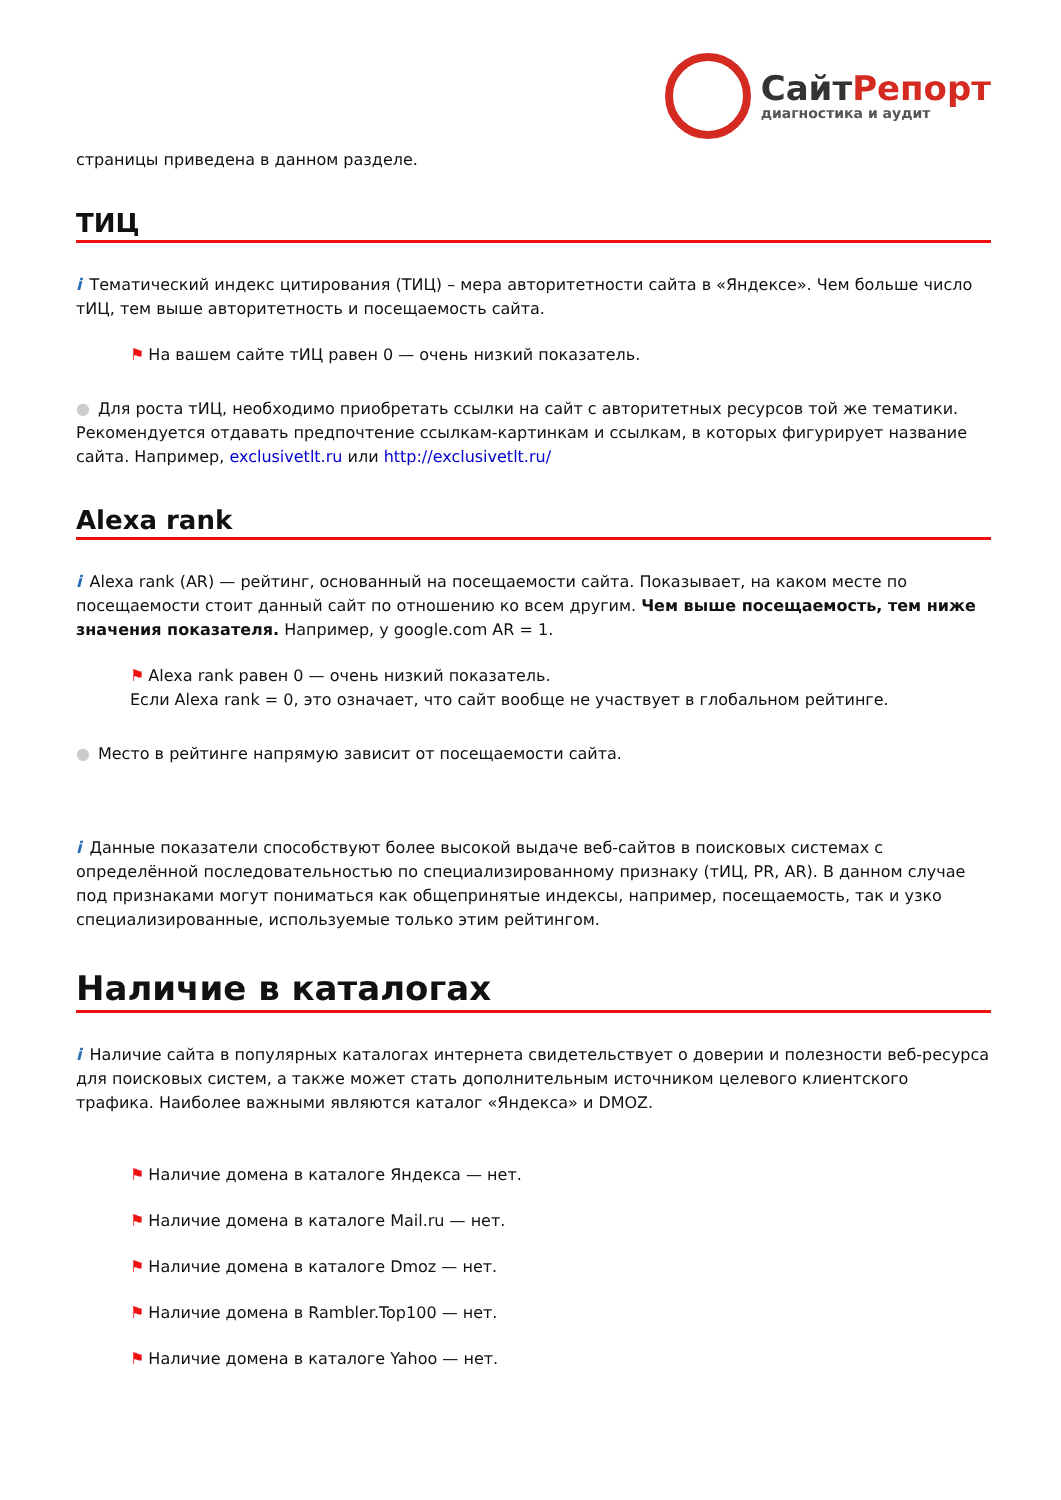СайтРепорт
диагностика и аудит
страницы приведена в данном разделе.
ТИЦ
i Тематический индекс цитирования (ТИЦ) – мера авторитетности сайта в «Яндексе». Чем больше число тИЦ, тем выше авторитетность и посещаемость сайта.
⚑ На вашем сайте тИЦ равен 0 — очень низкий показатель.
● Для роста тИЦ, необходимо приобретать ссылки на сайт с авторитетных ресурсов той же тематики. Рекомендуется отдавать предпочтение ссылкам-картинкам и ссылкам, в которых фигурирует название сайта. Например, exclusivetlt.ru или http://exclusivetlt.ru/
Alexa rank
i Alexa rank (AR) — рейтинг, основанный на посещаемости сайта. Показывает, на каком месте по посещаемости стоит данный сайт по отношению ко всем другим. Чем выше посещаемость, тем ниже значения показателя. Например, у google.com AR = 1.
⚑ Alexa rank равен 0 — очень низкий показатель.
Если Alexa rank = 0, это означает, что сайт вообще не участвует в глобальном рейтинге.
● Место в рейтинге напрямую зависит от посещаемости сайта.
i Данные показатели способствуют более высокой выдаче веб-сайтов в поисковых системах с определённой последовательностью по специализированному признаку (тИЦ, PR, AR). В данном случае под признаками могут пониматься как общепринятые индексы, например, посещаемость, так и узко специализированные, используемые только этим рейтингом.
Наличие в каталогах
i Наличие сайта в популярных каталогах интернета свидетельствует о доверии и полезности веб-ресурса для поисковых систем, а также может стать дополнительным источником целевого клиентского трафика. Наиболее важными являются каталог «Яндекса» и DMOZ.
⚑ Наличие домена в каталоге Яндекса — нет.
⚑ Наличие домена в каталоге Mail.ru — нет.
⚑ Наличие домена в каталоге Dmoz — нет.
⚑ Наличие домена в Rambler.Top100 — нет.
⚑ Наличие домена в каталоге Yahoo — нет.